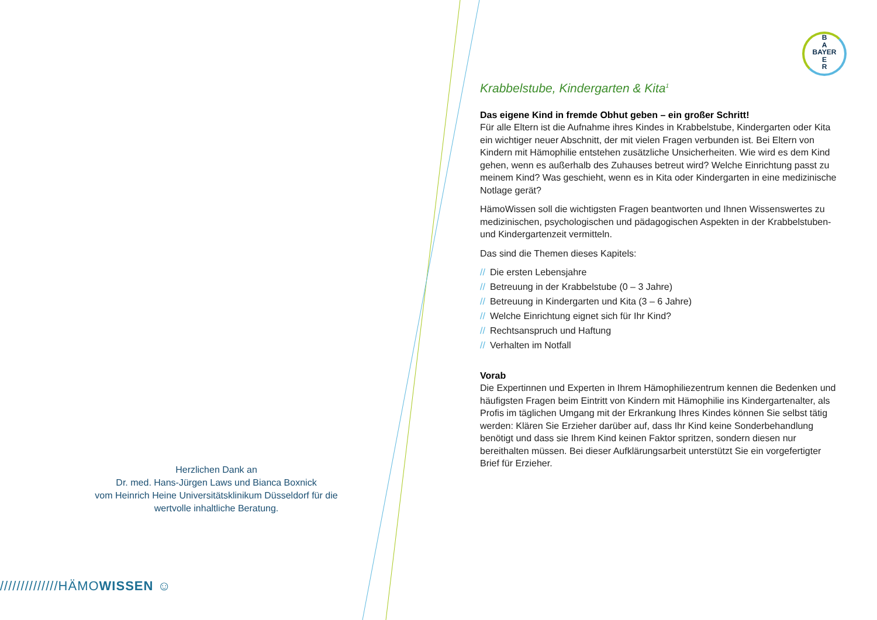Herzlichen Dank an
Dr. med. Hans-Jürgen Laws und Bianca Boxnick
vom Heinrich Heine Universitätsklinikum Düsseldorf für die
wertvolle inhaltliche Beratung.
//////////////HÄMOWISSEN ☺
B
A
BAYER
E
R
Krabbelstube, Kindergarten & Kita<sup>1</sup>
Das eigene Kind in fremde Obhut geben – ein großer Schritt!
Für alle Eltern ist die Aufnahme ihres Kindes in Krabbelstube, Kindergarten oder Kita ein wichtiger neuer Abschnitt, der mit vielen Fragen verbunden ist. Bei Eltern von Kindern mit Hämophilie entstehen zusätzliche Unsicherheiten. Wie wird es dem Kind gehen, wenn es außerhalb des Zuhauses betreut wird? Welche Einrichtung passt zu meinem Kind? Was geschieht, wenn es in Kita oder Kindergarten in eine medizinische Notlage gerät?
HämoWissen soll die wichtigsten Fragen beantworten und Ihnen Wissenswertes zu medizinischen, psychologischen und pädagogischen Aspekten in der Krabbelstuben- und Kindergartenzeit vermitteln.
Das sind die Themen dieses Kapitels:
// Die ersten Lebensjahre
// Betreuung in der Krabbelstube (0 – 3 Jahre)
// Betreuung in Kindergarten und Kita (3 – 6 Jahre)
// Welche Einrichtung eignet sich für Ihr Kind?
// Rechtsanspruch und Haftung
// Verhalten im Notfall
Vorab
Die Expertinnen und Experten in Ihrem Hämophiliezentrum kennen die Bedenken und häufigsten Fragen beim Eintritt von Kindern mit Hämophilie ins Kindergarten­alter, als Profis im täglichen Umgang mit der Erkrankung Ihres Kindes können Sie selbst tätig werden: Klären Sie Erzieher darüber auf, dass Ihr Kind keine Sonder­behandlung benötigt und dass sie Ihrem Kind keinen Faktor spritzen, sondern diesen nur bereithalten müssen. Bei dieser Aufklärungsarbeit unterstützt Sie ein vorgefertigter Brief für Erzieher.